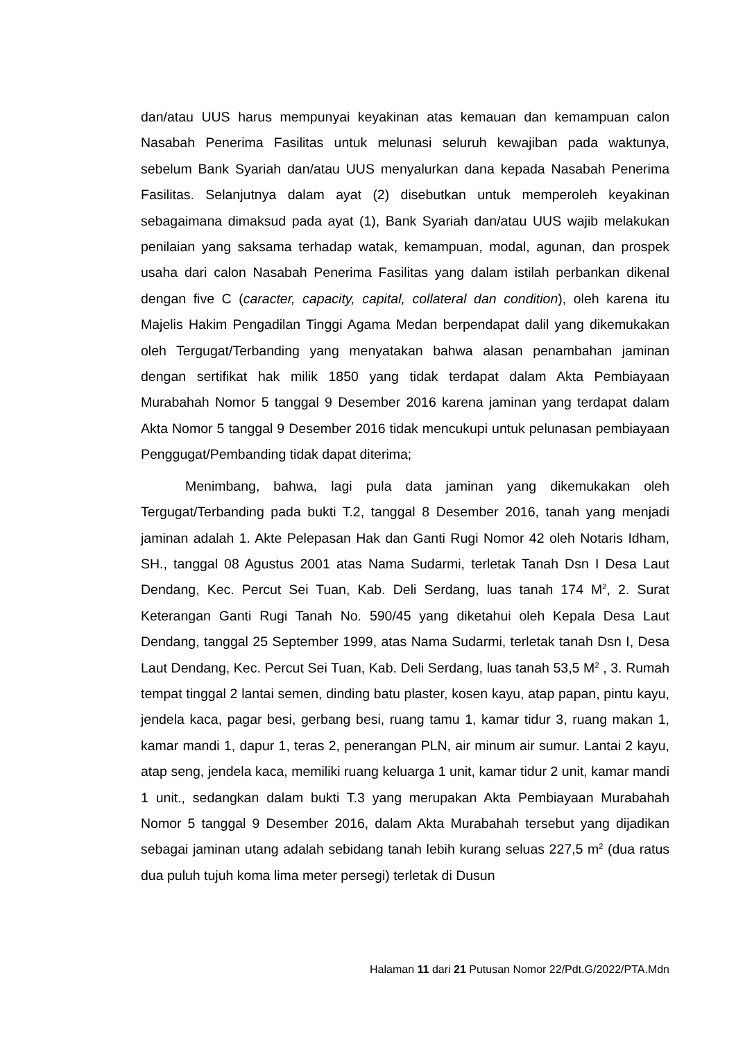dan/atau UUS harus mempunyai keyakinan atas kemauan dan kemampuan calon Nasabah Penerima Fasilitas untuk melunasi seluruh kewajiban pada waktunya, sebelum Bank Syariah dan/atau UUS menyalurkan dana kepada Nasabah Penerima Fasilitas. Selanjutnya dalam ayat (2) disebutkan untuk memperoleh keyakinan sebagaimana dimaksud pada ayat (1), Bank Syariah dan/atau UUS wajib melakukan penilaian yang saksama terhadap watak, kemampuan, modal, agunan, dan prospek usaha dari calon Nasabah Penerima Fasilitas yang dalam istilah perbankan dikenal dengan five C (caracter, capacity, capital, collateral dan condition), oleh karena itu Majelis Hakim Pengadilan Tinggi Agama Medan berpendapat dalil yang dikemukakan oleh Tergugat/Terbanding yang menyatakan bahwa alasan penambahan jaminan dengan sertifikat hak milik 1850 yang tidak terdapat dalam Akta Pembiayaan Murabahah Nomor 5 tanggal 9 Desember 2016 karena jaminan yang terdapat dalam Akta Nomor 5 tanggal 9 Desember 2016 tidak mencukupi untuk pelunasan pembiayaan Penggugat/Pembanding tidak dapat diterima;
Menimbang, bahwa, lagi pula data jaminan yang dikemukakan oleh Tergugat/Terbanding pada bukti T.2, tanggal 8 Desember 2016, tanah yang menjadi jaminan adalah 1. Akte Pelepasan Hak dan Ganti Rugi Nomor 42 oleh Notaris Idham, SH., tanggal 08 Agustus 2001 atas Nama Sudarmi, terletak Tanah Dsn I Desa Laut Dendang, Kec. Percut Sei Tuan, Kab. Deli Serdang, luas tanah 174 M<sup>2</sup>, 2. Surat Keterangan Ganti Rugi Tanah No. 590/45 yang diketahui oleh Kepala Desa Laut Dendang, tanggal 25 September 1999, atas Nama Sudarmi, terletak tanah Dsn I, Desa Laut Dendang, Kec. Percut Sei Tuan, Kab. Deli Serdang, luas tanah 53,5 M<sup>2</sup> , 3. Rumah tempat tinggal 2 lantai semen, dinding batu plaster, kosen kayu, atap papan, pintu kayu, jendela kaca, pagar besi, gerbang besi, ruang tamu 1, kamar tidur 3, ruang makan 1, kamar mandi 1, dapur 1, teras 2, penerangan PLN, air minum air sumur. Lantai 2 kayu, atap seng, jendela kaca, memiliki ruang keluarga 1 unit, kamar tidur 2 unit, kamar mandi 1 unit., sedangkan dalam bukti T.3 yang merupakan Akta Pembiayaan Murabahah Nomor 5 tanggal 9 Desember 2016, dalam Akta Murabahah tersebut yang dijadikan sebagai jaminan utang adalah sebidang tanah lebih kurang seluas 227,5 m<sup>2</sup> (dua ratus dua puluh tujuh koma lima meter persegi) terletak di Dusun
Halaman 11 dari 21 Putusan Nomor 22/Pdt.G/2022/PTA.Mdn